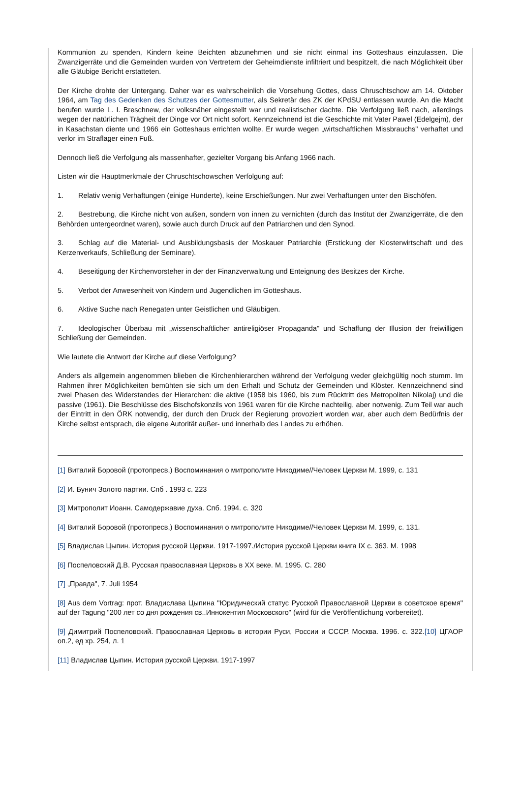Kommunion zu spenden, Kindern keine Beichten abzunehmen und sie nicht einmal ins Gotteshaus einzulassen. Die Zwanzigerräte und die Gemeinden wurden von Vertretern der Geheimdienste infiltriert und bespitzelt, die nach Möglichkeit über alle Gläubige Bericht erstatteten.
Der Kirche drohte der Untergang. Daher war es wahrscheinlich die Vorsehung Gottes, dass Chruschtschow am 14. Oktober 1964, am Tag des Gedenken des Schutzes der Gottesmutter, als Sekretär des ZK der KPdSU entlassen wurde. An die Macht berufen wurde L. I. Breschnew, der volksnäher eingestellt war und realistischer dachte. Die Verfolgung ließ nach, allerdings wegen der natürlichen Trägheit der Dinge vor Ort nicht sofort. Kennzeichnend ist die Geschichte mit Vater Pawel (Edelgejm), der in Kasachstan diente und 1966 ein Gotteshaus errichten wollte. Er wurde wegen „wirtschaftlichen Missbrauchs" verhaftet und verlor im Straflager einen Fuß.
Dennoch ließ die Verfolgung als massenhafter, gezielter Vorgang bis Anfang 1966 nach.
Listen wir die Hauptmerkmale der Chruschtschowschen Verfolgung auf:
1. Relativ wenig Verhaftungen (einige Hunderte), keine Erschießungen. Nur zwei Verhaftungen unter den Bischöfen.
2. Bestrebung, die Kirche nicht von außen, sondern von innen zu vernichten (durch das Institut der Zwanzigerräte, die den Behörden untergeordnet waren), sowie auch durch Druck auf den Patriarchen und den Synod.
3. Schlag auf die Material- und Ausbildungsbasis der Moskauer Patriarchie (Erstickung der Klosterwirtschaft und des Kerzenverkaufs, Schließung der Seminare).
4. Beseitigung der Kirchenvorsteher in der der Finanzverwaltung und Enteignung des Besitzes der Kirche.
5. Verbot der Anwesenheit von Kindern und Jugendlichen im Gotteshaus.
6. Aktive Suche nach Renegaten unter Geistlichen und Gläubigen.
7. Ideologischer Überbau mit „wissenschaftlicher antireligiöser Propaganda" und Schaffung der Illusion der freiwilligen Schließung der Gemeinden.
Wie lautete die Antwort der Kirche auf diese Verfolgung?
Anders als allgemein angenommen blieben die Kirchenhierarchen während der Verfolgung weder gleichgültig noch stumm. Im Rahmen ihrer Möglichkeiten bemühten sie sich um den Erhalt und Schutz der Gemeinden und Klöster. Kennzeichnend sind zwei Phasen des Widerstandes der Hierarchen: die aktive (1958 bis 1960, bis zum Rücktritt des Metropoliten Nikolaj) und die passive (1961). Die Beschlüsse des Bischofskonzils von 1961 waren für die Kirche nachteilig, aber notwenig. Zum Teil war auch der Eintritt in den ÖRK notwendig, der durch den Druck der Regierung provoziert worden war, aber auch dem Bedürfnis der Kirche selbst entsprach, die eigene Autorität außer- und innerhalb des Landes zu erhöhen.
[1] Виталий Боровой (протопресв,) Воспоминания о митрополите Никодиме//Человек Церкви М. 1999, с. 131
[2] И. Бунич Золото партии. Спб . 1993 с. 223
[3] Митрополит Иоанн. Самодержавие духа. Спб. 1994. с. 320
[4] Виталий Боровой (протопресв,) Воспоминания о митрополите Никодиме//Человек Церкви М. 1999, с. 131.
[5] Владислав Цыпин. История русской Церкви. 1917-1997./История русской Церкви книга IX с. 363. М. 1998
[6] Поспеловский Д.В. Русская православная Церковь в XX веке. М. 1995. С. 280
[7] „Правда", 7. Juli 1954
[8] Aus dem Vortrag: прот. Владислава Цыпина "Юридический статус Русской Православной Церкви в советское время" auf der Tagung "200 лет со дня рождения св..Иннокентия Московского" (wird für die Veröffentlichung vorbereitet).
[9] Димитрий Поспеловский. Православная Церковь в истории Руси, России и СССР. Москва. 1996. с. 322.[10] ЦГАОР оп.2, ед хр. 254, л. 1
[11] Владислав Цыпин. История русской Церкви. 1917-1997